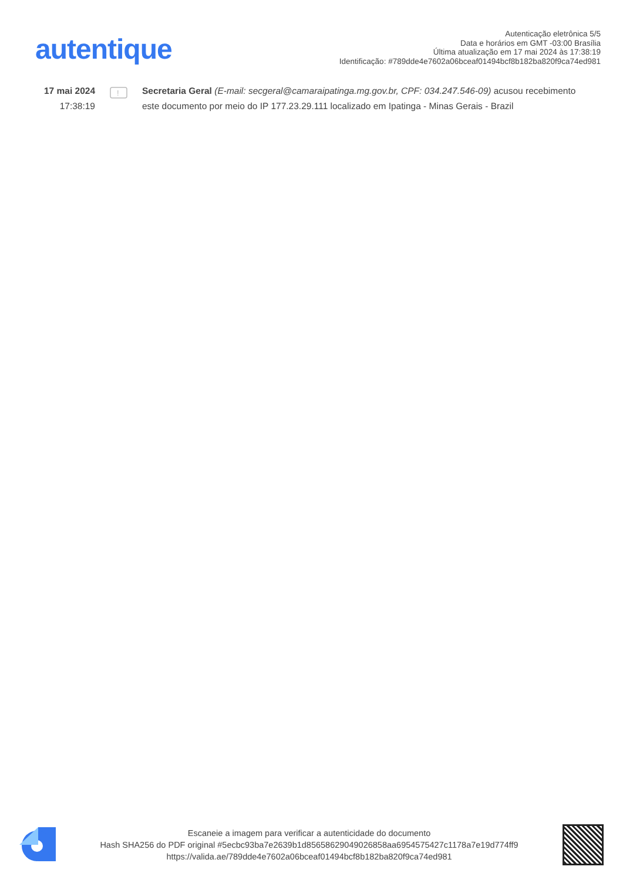autentique
Autenticação eletrônica 5/5
Data e horários em GMT -03:00 Brasília
Última atualização em 17 mai 2024 às 17:38:19
Identificação: #789dde4e7602a06bceaf01494bcf8b182ba820f9ca74ed981
17 mai 2024
17:38:19
!
Secretaria Geral (E-mail: secgeral@camaraipatinga.mg.gov.br, CPF: 034.247.546-09) acusou recebimento este documento por meio do IP 177.23.29.111 localizado em Ipatinga - Minas Gerais - Brazil
Escaneie a imagem para verificar a autenticidade do documento
Hash SHA256 do PDF original #5ecbc93ba7e2639b1d85658629049026858aa6954575427c1178a7e19d774ff9
https://valida.ae/789dde4e7602a06bceaf01494bcf8b182ba820f9ca74ed981